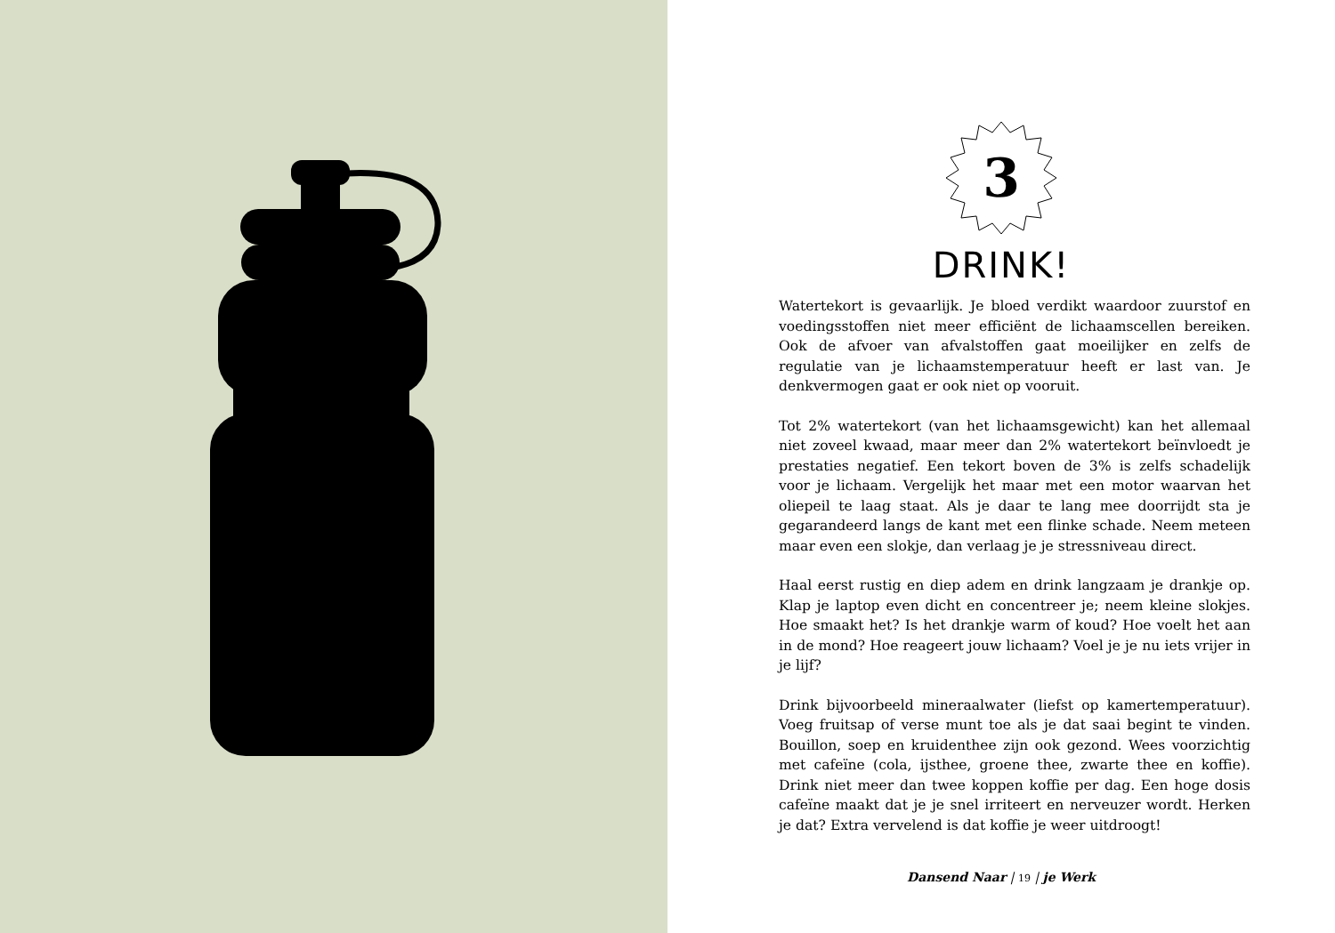3
DRINK!
Watertekort is gevaarlijk. Je bloed verdikt waardoor zuurstof en voedingsstoffen niet meer efficiënt de lichaamscellen bereiken. Ook de afvoer van afvalstoffen gaat moeilijker en zelfs de regulatie van je lichaamstemperatuur heeft er last van. Je denkvermogen gaat er ook niet op vooruit.
Tot 2% watertekort (van het lichaamsgewicht) kan het allemaal niet zoveel kwaad, maar meer dan 2% watertekort beïnvloedt je prestaties negatief. Een tekort boven de 3% is zelfs schadelijk voor je lichaam. Vergelijk het maar met een motor waarvan het oliepeil te laag staat. Als je daar te lang mee doorrijdt sta je gegarandeerd langs de kant met een flinke schade. Neem meteen maar even een slokje, dan verlaag je je stressniveau direct.
Haal eerst rustig en diep adem en drink langzaam je drankje op. Klap je laptop even dicht en concentreer je; neem kleine slokjes. Hoe smaakt het? Is het drankje warm of koud? Hoe voelt het aan in de mond? Hoe reageert jouw lichaam? Voel je je nu iets vrijer in je lijf?
Drink bijvoorbeeld mineraalwater (liefst op kamertemperatuur). Voeg fruitsap of verse munt toe als je dat saai begint te vinden. Bouillon, soep en kruidenthee zijn ook gezond. Wees voorzichtig met cafeïne (cola, ijsthee, groene thee, zwarte thee en koffie). Drink niet meer dan twee koppen koffie per dag. Een hoge dosis cafeïne maakt dat je je snel irriteert en nerveuzer wordt. Herken je dat? Extra vervelend is dat koffie je weer uitdroogt!
Dansend Naar | 19 | je Werk